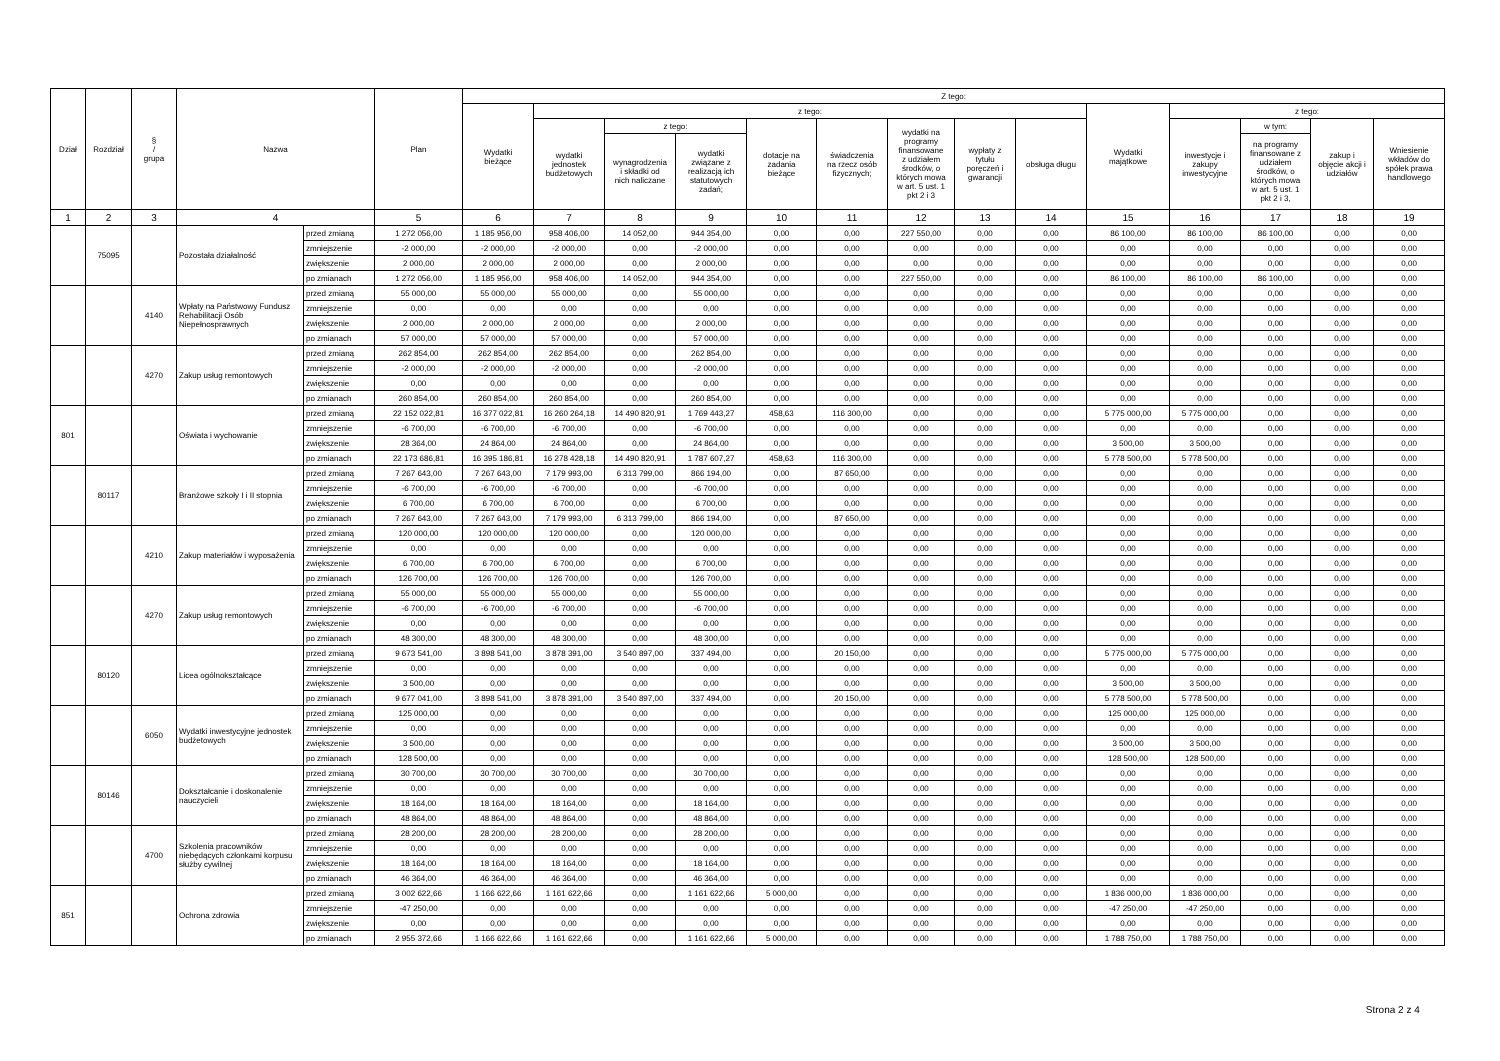| Dział | Rozdział | § / grupa | Nazwa | | Plan | Z tego: | | | | | | | | | | | | | |
| --- | --- | --- | --- | --- | --- | --- | --- | --- | --- | --- | --- | --- | --- | --- | --- | --- | --- | --- | --- |
| | | | | | | Wydatki bieżące | z tego: | | | | | | | | Wydatki majątkowe | z tego: | | | |
| | | | | | | | wydatki jednostek budżetowych | z tego: | | dotacje na zadania bieżące | świadczenia na rzecz osób fizycznych; | wydatki na programy finansowane z udziałem środków, o których mowa w art. 5 ust. 1 pkt 2 i 3 | wypłaty z tytułu poręczeń i gwarancji | obsługa długu | | inwestycje i zakupy inwestycyjne | w tym: | zakup i objęcie akcji i udziałów | Wniesienie wkładów do spółek prawa handlowego |
| | | | | | | | | wynagrodzenia i składki od nich naliczane | wydatki związane z realizacją ich statutowych zadań; | | | | | | | | na programy finansowane z udziałem środków, o których mowa w art. 5 ust. 1 pkt 2 i 3, | | |
| 1 | 2 | 3 | 4 | | 5 | 6 | 7 | 8 | 9 | 10 | 11 | 12 | 13 | 14 | 15 | 16 | 17 | 18 | 19 |
| | 75095 | | Pozostała działalność | przed zmianą | 1 272 056,00 | 1 185 956,00 | 958 406,00 | 14 052,00 | 944 354,00 | 0,00 | 0,00 | 227 550,00 | 0,00 | 0,00 | 86 100,00 | 86 100,00 | 86 100,00 | 0,00 | 0,00 |
| | | | | zmniejszenie | -2 000,00 | -2 000,00 | -2 000,00 | 0,00 | -2 000,00 | 0,00 | 0,00 | 0,00 | 0,00 | 0,00 | 0,00 | 0,00 | 0,00 | 0,00 | 0,00 |
| | | | | zwiększenie | 2 000,00 | 2 000,00 | 2 000,00 | 0,00 | 2 000,00 | 0,00 | 0,00 | 0,00 | 0,00 | 0,00 | 0,00 | 0,00 | 0,00 | 0,00 | 0,00 |
| | | | | po zmianach | 1 272 056,00 | 1 185 956,00 | 958 406,00 | 14 052,00 | 944 354,00 | 0,00 | 0,00 | 227 550,00 | 0,00 | 0,00 | 86 100,00 | 86 100,00 | 86 100,00 | 0,00 | 0,00 |
| | | 4140 | Wpłaty na Państwowy Fundusz Rehabilitacji Osób Niepełnosprawnych | przed zmianą | 55 000,00 | 55 000,00 | 55 000,00 | 0,00 | 55 000,00 | 0,00 | 0,00 | 0,00 | 0,00 | 0,00 | 0,00 | 0,00 | 0,00 | 0,00 | 0,00 |
| | | | | zmniejszenie | 0,00 | 0,00 | 0,00 | 0,00 | 0,00 | 0,00 | 0,00 | 0,00 | 0,00 | 0,00 | 0,00 | 0,00 | 0,00 | 0,00 | 0,00 |
| | | | | zwiększenie | 2 000,00 | 2 000,00 | 2 000,00 | 0,00 | 2 000,00 | 0,00 | 0,00 | 0,00 | 0,00 | 0,00 | 0,00 | 0,00 | 0,00 | 0,00 | 0,00 |
| | | | | po zmianach | 57 000,00 | 57 000,00 | 57 000,00 | 0,00 | 57 000,00 | 0,00 | 0,00 | 0,00 | 0,00 | 0,00 | 0,00 | 0,00 | 0,00 | 0,00 | 0,00 |
| | | 4270 | Zakup usług remontowych | przed zmianą | 262 854,00 | 262 854,00 | 262 854,00 | 0,00 | 262 854,00 | 0,00 | 0,00 | 0,00 | 0,00 | 0,00 | 0,00 | 0,00 | 0,00 | 0,00 | 0,00 |
| | | | | zmniejszenie | -2 000,00 | -2 000,00 | -2 000,00 | 0,00 | -2 000,00 | 0,00 | 0,00 | 0,00 | 0,00 | 0,00 | 0,00 | 0,00 | 0,00 | 0,00 | 0,00 |
| | | | | zwiększenie | 0,00 | 0,00 | 0,00 | 0,00 | 0,00 | 0,00 | 0,00 | 0,00 | 0,00 | 0,00 | 0,00 | 0,00 | 0,00 | 0,00 | 0,00 |
| | | | | po zmianach | 260 854,00 | 260 854,00 | 260 854,00 | 0,00 | 260 854,00 | 0,00 | 0,00 | 0,00 | 0,00 | 0,00 | 0,00 | 0,00 | 0,00 | 0,00 | 0,00 |
| 801 | | | Oświata i wychowanie | przed zmianą | 22 152 022,81 | 16 377 022,81 | 16 260 264,18 | 14 490 820,91 | 1 769 443,27 | 458,63 | 116 300,00 | 0,00 | 0,00 | 0,00 | 5 775 000,00 | 5 775 000,00 | 0,00 | 0,00 | 0,00 |
| | | | | zmniejszenie | -6 700,00 | -6 700,00 | -6 700,00 | 0,00 | -6 700,00 | 0,00 | 0,00 | 0,00 | 0,00 | 0,00 | 0,00 | 0,00 | 0,00 | 0,00 | 0,00 |
| | | | | zwiększenie | 28 364,00 | 24 864,00 | 24 864,00 | 0,00 | 24 864,00 | 0,00 | 0,00 | 0,00 | 0,00 | 0,00 | 3 500,00 | 3 500,00 | 0,00 | 0,00 | 0,00 |
| | | | | po zmianach | 22 173 686,81 | 16 395 186,81 | 16 278 428,18 | 14 490 820,91 | 1 787 607,27 | 458,63 | 116 300,00 | 0,00 | 0,00 | 0,00 | 5 778 500,00 | 5 778 500,00 | 0,00 | 0,00 | 0,00 |
| | 80117 | | Branżowe szkoły I i II stopnia | przed zmianą | 7 267 643,00 | 7 267 643,00 | 7 179 993,00 | 6 313 799,00 | 866 194,00 | 0,00 | 87 650,00 | 0,00 | 0,00 | 0,00 | 0,00 | 0,00 | 0,00 | 0,00 | 0,00 |
| | | | | zmniejszenie | -6 700,00 | -6 700,00 | -6 700,00 | 0,00 | -6 700,00 | 0,00 | 0,00 | 0,00 | 0,00 | 0,00 | 0,00 | 0,00 | 0,00 | 0,00 | 0,00 |
| | | | | zwiększenie | 6 700,00 | 6 700,00 | 6 700,00 | 0,00 | 6 700,00 | 0,00 | 0,00 | 0,00 | 0,00 | 0,00 | 0,00 | 0,00 | 0,00 | 0,00 | 0,00 |
| | | | | po zmianach | 7 267 643,00 | 7 267 643,00 | 7 179 993,00 | 6 313 799,00 | 866 194,00 | 0,00 | 87 650,00 | 0,00 | 0,00 | 0,00 | 0,00 | 0,00 | 0,00 | 0,00 | 0,00 |
| | | 4210 | Zakup materiałów i wyposażenia | przed zmianą | 120 000,00 | 120 000,00 | 120 000,00 | 0,00 | 120 000,00 | 0,00 | 0,00 | 0,00 | 0,00 | 0,00 | 0,00 | 0,00 | 0,00 | 0,00 | 0,00 |
| | | | | zmniejszenie | 0,00 | 0,00 | 0,00 | 0,00 | 0,00 | 0,00 | 0,00 | 0,00 | 0,00 | 0,00 | 0,00 | 0,00 | 0,00 | 0,00 | 0,00 |
| | | | | zwiększenie | 6 700,00 | 6 700,00 | 6 700,00 | 0,00 | 6 700,00 | 0,00 | 0,00 | 0,00 | 0,00 | 0,00 | 0,00 | 0,00 | 0,00 | 0,00 | 0,00 |
| | | | | po zmianach | 126 700,00 | 126 700,00 | 126 700,00 | 0,00 | 126 700,00 | 0,00 | 0,00 | 0,00 | 0,00 | 0,00 | 0,00 | 0,00 | 0,00 | 0,00 | 0,00 |
| | | 4270 | Zakup usług remontowych | przed zmianą | 55 000,00 | 55 000,00 | 55 000,00 | 0,00 | 55 000,00 | 0,00 | 0,00 | 0,00 | 0,00 | 0,00 | 0,00 | 0,00 | 0,00 | 0,00 | 0,00 |
| | | | | zmniejszenie | -6 700,00 | -6 700,00 | -6 700,00 | 0,00 | -6 700,00 | 0,00 | 0,00 | 0,00 | 0,00 | 0,00 | 0,00 | 0,00 | 0,00 | 0,00 | 0,00 |
| | | | | zwiększenie | 0,00 | 0,00 | 0,00 | 0,00 | 0,00 | 0,00 | 0,00 | 0,00 | 0,00 | 0,00 | 0,00 | 0,00 | 0,00 | 0,00 | 0,00 |
| | | | | po zmianach | 48 300,00 | 48 300,00 | 48 300,00 | 0,00 | 48 300,00 | 0,00 | 0,00 | 0,00 | 0,00 | 0,00 | 0,00 | 0,00 | 0,00 | 0,00 | 0,00 |
| | 80120 | | Licea ogólnokształcące | przed zmianą | 9 673 541,00 | 3 898 541,00 | 3 878 391,00 | 3 540 897,00 | 337 494,00 | 0,00 | 20 150,00 | 0,00 | 0,00 | 0,00 | 5 775 000,00 | 5 775 000,00 | 0,00 | 0,00 | 0,00 |
| | | | | zmniejszenie | 0,00 | 0,00 | 0,00 | 0,00 | 0,00 | 0,00 | 0,00 | 0,00 | 0,00 | 0,00 | 0,00 | 0,00 | 0,00 | 0,00 | 0,00 |
| | | | | zwiększenie | 3 500,00 | 0,00 | 0,00 | 0,00 | 0,00 | 0,00 | 0,00 | 0,00 | 0,00 | 0,00 | 3 500,00 | 3 500,00 | 0,00 | 0,00 | 0,00 |
| | | | | po zmianach | 9 677 041,00 | 3 898 541,00 | 3 878 391,00 | 3 540 897,00 | 337 494,00 | 0,00 | 20 150,00 | 0,00 | 0,00 | 0,00 | 5 778 500,00 | 5 778 500,00 | 0,00 | 0,00 | 0,00 |
| | | 6050 | Wydatki inwestycyjne jednostek budżetowych | przed zmianą | 125 000,00 | 0,00 | 0,00 | 0,00 | 0,00 | 0,00 | 0,00 | 0,00 | 0,00 | 0,00 | 125 000,00 | 125 000,00 | 0,00 | 0,00 | 0,00 |
| | | | | zmniejszenie | 0,00 | 0,00 | 0,00 | 0,00 | 0,00 | 0,00 | 0,00 | 0,00 | 0,00 | 0,00 | 0,00 | 0,00 | 0,00 | 0,00 | 0,00 |
| | | | | zwiększenie | 3 500,00 | 0,00 | 0,00 | 0,00 | 0,00 | 0,00 | 0,00 | 0,00 | 0,00 | 0,00 | 3 500,00 | 3 500,00 | 0,00 | 0,00 | 0,00 |
| | | | | po zmianach | 128 500,00 | 0,00 | 0,00 | 0,00 | 0,00 | 0,00 | 0,00 | 0,00 | 0,00 | 0,00 | 128 500,00 | 128 500,00 | 0,00 | 0,00 | 0,00 |
| | 80146 | | Dokształcanie i doskonalenie nauczycieli | przed zmianą | 30 700,00 | 30 700,00 | 30 700,00 | 0,00 | 30 700,00 | 0,00 | 0,00 | 0,00 | 0,00 | 0,00 | 0,00 | 0,00 | 0,00 | 0,00 | 0,00 |
| | | | | zmniejszenie | 0,00 | 0,00 | 0,00 | 0,00 | 0,00 | 0,00 | 0,00 | 0,00 | 0,00 | 0,00 | 0,00 | 0,00 | 0,00 | 0,00 | 0,00 |
| | | | | zwiększenie | 18 164,00 | 18 164,00 | 18 164,00 | 0,00 | 18 164,00 | 0,00 | 0,00 | 0,00 | 0,00 | 0,00 | 0,00 | 0,00 | 0,00 | 0,00 | 0,00 |
| | | | | po zmianach | 48 864,00 | 48 864,00 | 48 864,00 | 0,00 | 48 864,00 | 0,00 | 0,00 | 0,00 | 0,00 | 0,00 | 0,00 | 0,00 | 0,00 | 0,00 | 0,00 |
| | | 4700 | Szkolenia pracowników niebędących członkami korpusu służby cywilnej | przed zmianą | 28 200,00 | 28 200,00 | 28 200,00 | 0,00 | 28 200,00 | 0,00 | 0,00 | 0,00 | 0,00 | 0,00 | 0,00 | 0,00 | 0,00 | 0,00 | 0,00 |
| | | | | zmniejszenie | 0,00 | 0,00 | 0,00 | 0,00 | 0,00 | 0,00 | 0,00 | 0,00 | 0,00 | 0,00 | 0,00 | 0,00 | 0,00 | 0,00 | 0,00 |
| | | | | zwiększenie | 18 164,00 | 18 164,00 | 18 164,00 | 0,00 | 18 164,00 | 0,00 | 0,00 | 0,00 | 0,00 | 0,00 | 0,00 | 0,00 | 0,00 | 0,00 | 0,00 |
| | | | | po zmianach | 46 364,00 | 46 364,00 | 46 364,00 | 0,00 | 46 364,00 | 0,00 | 0,00 | 0,00 | 0,00 | 0,00 | 0,00 | 0,00 | 0,00 | 0,00 | 0,00 |
| 851 | | | Ochrona zdrowia | przed zmianą | 3 002 622,66 | 1 166 622,66 | 1 161 622,66 | 0,00 | 1 161 622,66 | 5 000,00 | 0,00 | 0,00 | 0,00 | 0,00 | 1 836 000,00 | 1 836 000,00 | 0,00 | 0,00 | 0,00 |
| | | | | zmniejszenie | -47 250,00 | 0,00 | 0,00 | 0,00 | 0,00 | 0,00 | 0,00 | 0,00 | 0,00 | 0,00 | -47 250,00 | -47 250,00 | 0,00 | 0,00 | 0,00 |
| | | | | zwiększenie | 0,00 | 0,00 | 0,00 | 0,00 | 0,00 | 0,00 | 0,00 | 0,00 | 0,00 | 0,00 | 0,00 | 0,00 | 0,00 | 0,00 | 0,00 |
| | | | | po zmianach | 2 955 372,66 | 1 166 622,66 | 1 161 622,66 | 0,00 | 1 161 622,66 | 5 000,00 | 0,00 | 0,00 | 0,00 | 0,00 | 1 788 750,00 | 1 788 750,00 | 0,00 | 0,00 | 0,00 |
Strona 2 z 4